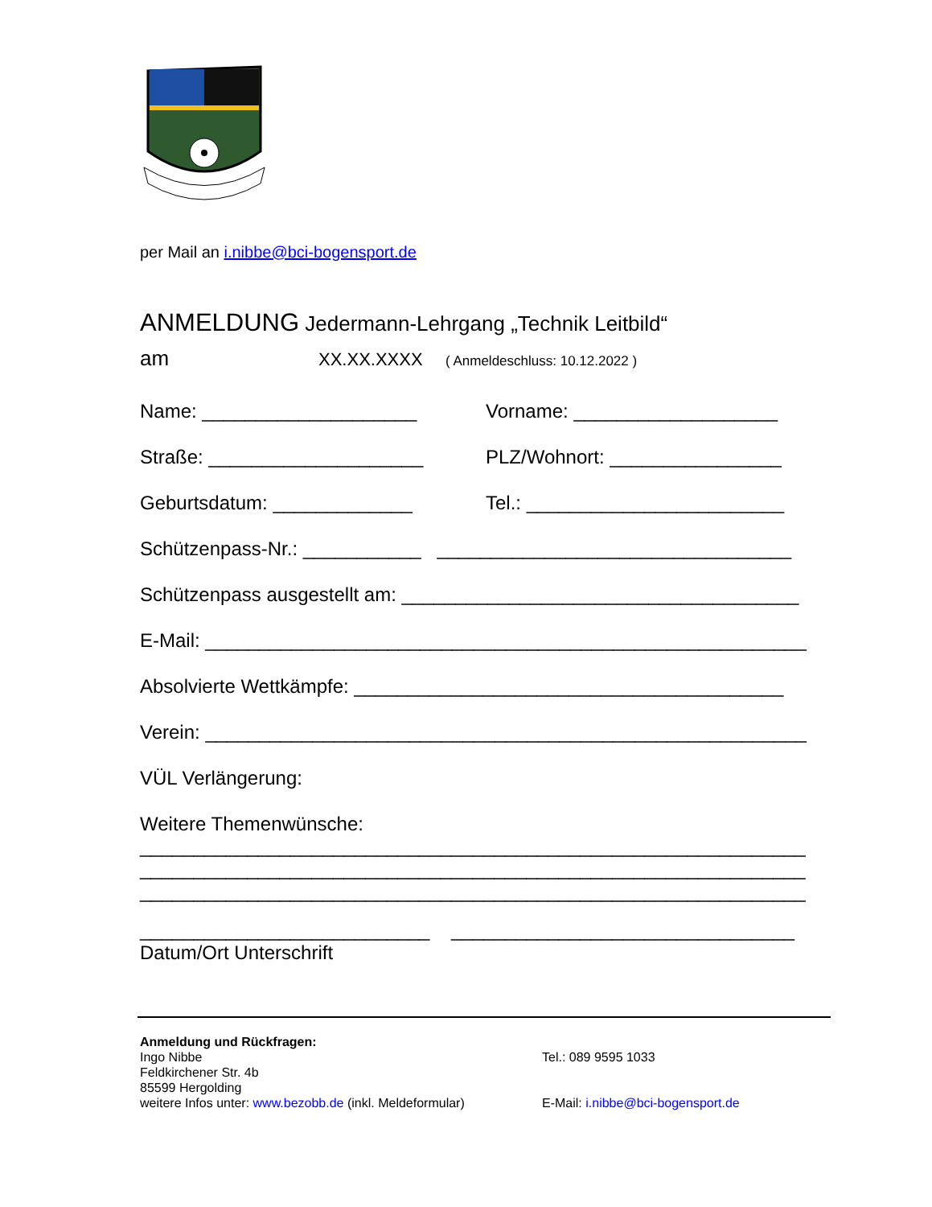per Mail an i.nibbe@bci-bogensport.de
ANMELDUNG Jedermann-Lehrgang „Technik Leitbild“
am XX.XX.XXXX ( Anmeldeschluss: 10.12.2022 )
Name: ____________________ Vorname: ___________________
Straße: ____________________ PLZ/Wohnort: ________________
Geburtsdatum: _____________ Tel.: ________________________
Schützenpass-Nr.: ___________ _________________________________
Schützenpass ausgestellt am: _____________________________________
E-Mail: ________________________________________________________
Absolvierte Wettkämpfe: ________________________________________
Verein: ________________________________________________________
VÜL Verlängerung:
Weitere Themenwünsche:
______________________________________________________________
______________________________________________________________
______________________________________________________________
___________________________ ________________________________
Datum/Ort Unterschrift
Anmeldung und Rückfragen:
Ingo Nibbe
Feldkirchener Str. 4b
85599 Hergolding
weitere Infos unter: www.bezobb.de (inkl. Meldeformular)
Tel.: 089 9595 1033
E-Mail: i.nibbe@bci-bogensport.de